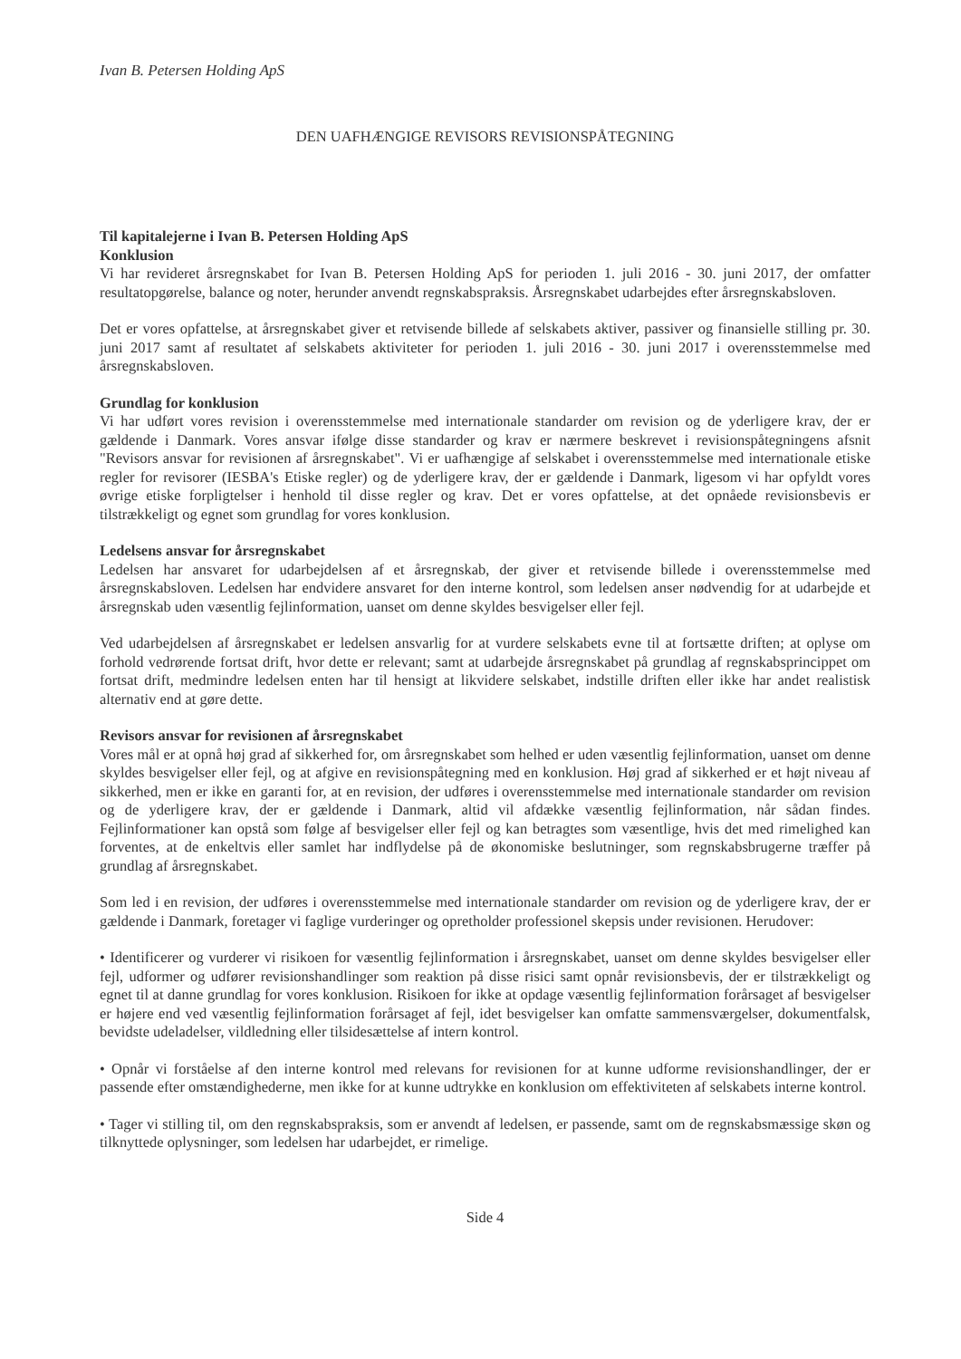Ivan B. Petersen Holding ApS
DEN UAFHÆNGIGE REVISORS REVISIONSPÅTEGNING
Til kapitalejerne i Ivan B. Petersen Holding ApS
Konklusion
Vi har revideret årsregnskabet for Ivan B. Petersen Holding ApS for perioden 1. juli 2016 - 30. juni 2017, der omfatter resultatopgørelse, balance og noter, herunder anvendt regnskabspraksis. Årsregnskabet udarbejdes efter årsregnskabsloven.
Det er vores opfattelse, at årsregnskabet giver et retvisende billede af selskabets aktiver, passiver og finansielle stilling pr. 30. juni 2017 samt af resultatet af selskabets aktiviteter for perioden 1. juli 2016 - 30. juni 2017 i overensstemmelse med årsregnskabsloven.
Grundlag for konklusion
Vi har udført vores revision i overensstemmelse med internationale standarder om revision og de yderligere krav, der er gældende i Danmark. Vores ansvar ifølge disse standarder og krav er nærmere beskrevet i revisionspåtegningens afsnit "Revisors ansvar for revisionen af årsregnskabet". Vi er uafhængige af selskabet i overensstemmelse med internationale etiske regler for revisorer (IESBA's Etiske regler) og de yderligere krav, der er gældende i Danmark, ligesom vi har opfyldt vores øvrige etiske forpligtelser i henhold til disse regler og krav. Det er vores opfattelse, at det opnåede revisionsbevis er tilstrækkeligt og egnet som grundlag for vores konklusion.
Ledelsens ansvar for årsregnskabet
Ledelsen har ansvaret for udarbejdelsen af et årsregnskab, der giver et retvisende billede i overensstemmelse med årsregnskabsloven. Ledelsen har endvidere ansvaret for den interne kontrol, som ledelsen anser nødvendig for at udarbejde et årsregnskab uden væsentlig fejlinformation, uanset om denne skyldes besvigelser eller fejl.
Ved udarbejdelsen af årsregnskabet er ledelsen ansvarlig for at vurdere selskabets evne til at fortsætte driften; at oplyse om forhold vedrørende fortsat drift, hvor dette er relevant; samt at udarbejde årsregnskabet på grundlag af regnskabsprincippet om fortsat drift, medmindre ledelsen enten har til hensigt at likvidere selskabet, indstille driften eller ikke har andet realistisk alternativ end at gøre dette.
Revisors ansvar for revisionen af årsregnskabet
Vores mål er at opnå høj grad af sikkerhed for, om årsregnskabet som helhed er uden væsentlig fejlinformation, uanset om denne skyldes besvigelser eller fejl, og at afgive en revisionspåtegning med en konklusion. Høj grad af sikkerhed er et højt niveau af sikkerhed, men er ikke en garanti for, at en revision, der udføres i overensstemmelse med internationale standarder om revision og de yderligere krav, der er gældende i Danmark, altid vil afdække væsentlig fejlinformation, når sådan findes. Fejlinformationer kan opstå som følge af besvigelser eller fejl og kan betragtes som væsentlige, hvis det med rimelighed kan forventes, at de enkeltvis eller samlet har indflydelse på de økonomiske beslutninger, som regnskabsbrugerne træffer på grundlag af årsregnskabet.
Som led i en revision, der udføres i overensstemmelse med internationale standarder om revision og de yderligere krav, der er gældende i Danmark, foretager vi faglige vurderinger og opretholder professionel skepsis under revisionen. Herudover:
• Identificerer og vurderer vi risikoen for væsentlig fejlinformation i årsregnskabet, uanset om denne skyldes besvigelser eller fejl, udformer og udfører revisionshandlinger som reaktion på disse risici samt opnår revisionsbevis, der er tilstrækkeligt og egnet til at danne grundlag for vores konklusion. Risikoen for ikke at opdage væsentlig fejlinformation forårsaget af besvigelser er højere end ved væsentlig fejlinformation forårsaget af fejl, idet besvigelser kan omfatte sammensværgelser, dokumentfalsk, bevidste udeladelser, vildledning eller tilsidesættelse af intern kontrol.
• Opnår vi forståelse af den interne kontrol med relevans for revisionen for at kunne udforme revisionshandlinger, der er passende efter omstændighederne, men ikke for at kunne udtrykke en konklusion om effektiviteten af selskabets interne kontrol.
• Tager vi stilling til, om den regnskabspraksis, som er anvendt af ledelsen, er passende, samt om de regnskabsmæssige skøn og tilknyttede oplysninger, som ledelsen har udarbejdet, er rimelige.
Side 4